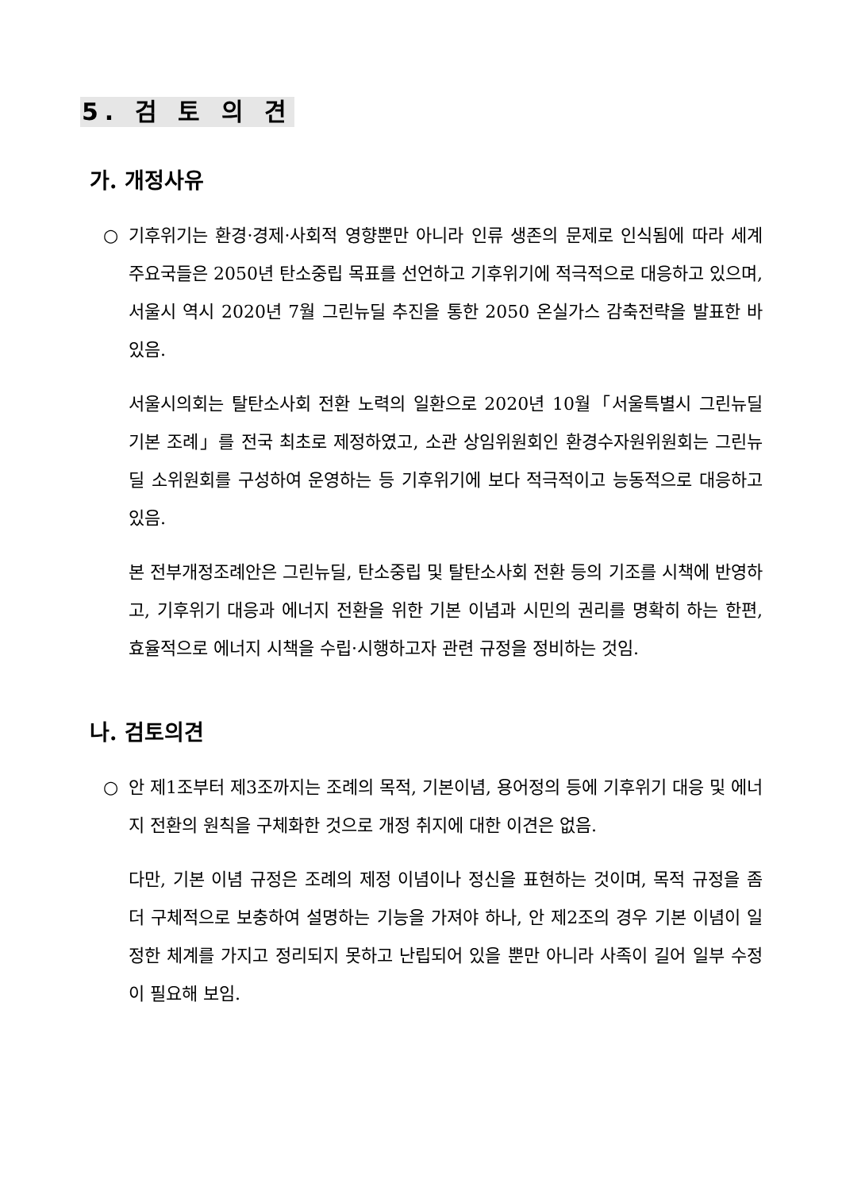5. 검 토 의 견
가. 개정사유
○ 기후위기는 환경·경제·사회적 영향뿐만 아니라 인류 생존의 문제로 인식됨에 따라 세계 주요국들은 2050년 탄소중립 목표를 선언하고 기후위기에 적극적으로 대응하고 있으며, 서울시 역시 2020년 7월 그린뉴딜 추진을 통한 2050 온실가스 감축전략을 발표한 바 있음.
서울시의회는 탈탄소사회 전환 노력의 일환으로 2020년 10월「서울특별시 그린뉴딜 기본 조례」를 전국 최초로 제정하였고, 소관 상임위원회인 환경수자원위원회는 그린뉴딜 소위원회를 구성하여 운영하는 등 기후위기에 보다 적극적이고 능동적으로 대응하고 있음.
본 전부개정조례안은 그린뉴딜, 탄소중립 및 탈탄소사회 전환 등의 기조를 시책에 반영하고, 기후위기 대응과 에너지 전환을 위한 기본 이념과 시민의 권리를 명확히 하는 한편, 효율적으로 에너지 시책을 수립·시행하고자 관련 규정을 정비하는 것임.
나. 검토의견
○ 안 제1조부터 제3조까지는 조례의 목적, 기본이념, 용어정의 등에 기후위기 대응 및 에너지 전환의 원칙을 구체화한 것으로 개정 취지에 대한 이견은 없음.
다만, 기본 이념 규정은 조례의 제정 이념이나 정신을 표현하는 것이며, 목적 규정을 좀 더 구체적으로 보충하여 설명하는 기능을 가져야 하나, 안 제2조의 경우 기본 이념이 일정한 체계를 가지고 정리되지 못하고 난립되어 있을 뿐만 아니라 사족이 길어 일부 수정이 필요해 보임.